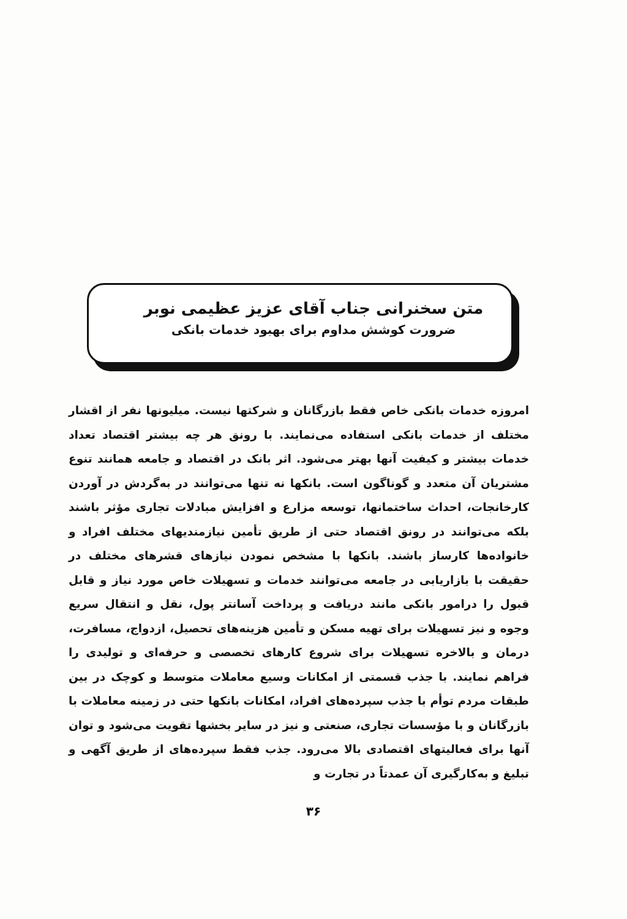متن سخنرانی جناب آقای عزیز عظیمی نوبر
ضرورت کوشش مداوم برای بهبود خدمات بانکی
امروزه خدمات بانکی خاص فقط بازرگانان و شرکتها نیست. میلیونها نفر از اقشار مختلف از خدمات بانکی استفاده می‌نمایند. با رونق هر چه بیشتر اقتصاد تعداد خدمات بیشتر و کیفیت آنها بهتر می‌شود. اثر بانک در اقتصاد و جامعه همانند تنوع مشتریان آن متعدد و گوناگون است. بانکها نه تنها می‌توانند در به‌گردش در آوردن کارخانجات، احداث ساختمانها، توسعه مزارع و افزایش مبادلات تجاری مؤثر باشند بلکه می‌توانند در رونق اقتصاد حتی از طریق تأمین نیازمندیهای مختلف افراد و خانواده‌ها کارساز باشند. بانکها با مشخص نمودن نیازهای قشرهای مختلف در حقیقت با بازاریابی در جامعه می‌توانند خدمات و تسهیلات خاص مورد نیاز و قابل قبول را درامور بانکی مانند دریافت و پرداخت آسانتر پول، نقل و انتقال سریع وجوه و نیز تسهیلات برای تهیه مسکن و تأمین هزینه‌های تحصیل، ازدواج، مسافرت، درمان و بالاخره تسهیلات برای شروع کارهای تخصصی و حرفه‌ای و تولیدی را فراهم نمایند. با جذب قسمتی از امکانات وسیع معاملات متوسط و کوچک در بین طبقات مردم توأم با جذب سپرده‌های افراد، امکانات بانکها حتی در زمینه معاملات با بازرگانان و با مؤسسات تجاری، صنعتی و نیز در سایر بخشها تقویت می‌شود و توان آنها برای فعالیتهای اقتصادی بالا می‌رود. جذب فقط سپرده‌های از طریق آگهی و تبلیغ و به‌کارگیری آن عمدتاً در تجارت و
۳۶